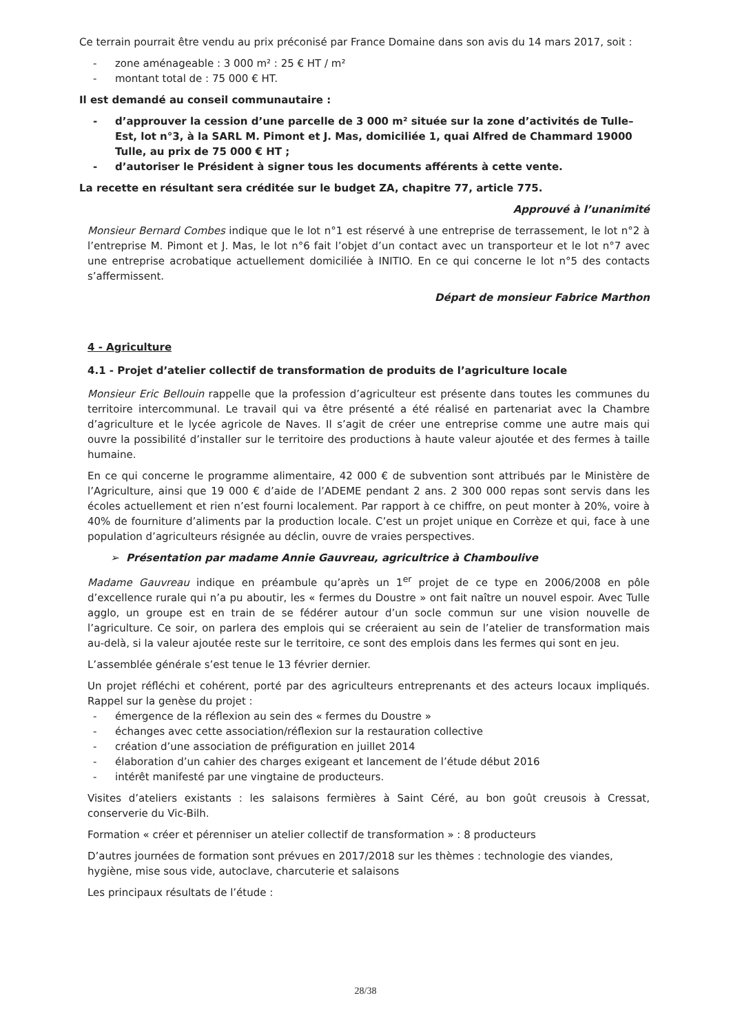Ce terrain pourrait être vendu au prix préconisé par France Domaine dans son avis du 14 mars 2017, soit :
- zone aménageable : 3 000 m² : 25 € HT / m²
- montant total de : 75 000 € HT.
Il est demandé au conseil communautaire :
- d’approuver la cession d’une parcelle de 3 000 m² située sur la zone d’activités de Tulle–Est, lot n°3, à la SARL M. Pimont et J. Mas, domiciliée 1, quai Alfred de Chammard 19000 Tulle, au prix de 75 000 € HT ;
- d’autoriser le Président à signer tous les documents afférents à cette vente.
La recette en résultant sera créditée sur le budget ZA, chapitre 77, article 775.
Approuvé à l’unanimité
Monsieur Bernard Combes indique que le lot n°1 est réservé à une entreprise de terrassement, le lot n°2 à l’entreprise M. Pimont et J. Mas, le lot n°6 fait l’objet d’un contact avec un transporteur et le lot n°7 avec une entreprise acrobatique actuellement domiciliée à INITIO. En ce qui concerne le lot n°5 des contacts s’affermissent.
Départ de monsieur Fabrice Marthon
4 - Agriculture
4.1 - Projet d’atelier collectif de transformation de produits de l’agriculture locale
Monsieur Eric Bellouin rappelle que la profession d’agriculteur est présente dans toutes les communes du territoire intercommunal. Le travail qui va être présenté a été réalisé en partenariat avec la Chambre d’agriculture et le lycée agricole de Naves. Il s’agit de créer une entreprise comme une autre mais qui ouvre la possibilité d’installer sur le territoire des productions à haute valeur ajoutée et des fermes à taille humaine.
En ce qui concerne le programme alimentaire, 42 000 € de subvention sont attribués par le Ministère de l’Agriculture, ainsi que 19 000 € d’aide de l’ADEME pendant 2 ans. 2 300 000 repas sont servis dans les écoles actuellement et rien n’est fourni localement. Par rapport à ce chiffre, on peut monter à 20%, voire à 40% de fourniture d’aliments par la production locale. C’est un projet unique en Corrèze et qui, face à une population d’agriculteurs résignée au déclin, ouvre de vraies perspectives.
➢ Présentation par madame Annie Gauvreau, agricultrice à Chamboulive
Madame Gauvreau indique en préambule qu’après un 1<sup>er</sup> projet de ce type en 2006/2008 en pôle d’excellence rurale qui n’a pu aboutir, les « fermes du Doustre » ont fait naître un nouvel espoir. Avec Tulle agglo, un groupe est en train de se fédérer autour d’un socle commun sur une vision nouvelle de l’agriculture. Ce soir, on parlera des emplois qui se créeraient au sein de l’atelier de transformation mais au-delà, si la valeur ajoutée reste sur le territoire, ce sont des emplois dans les fermes qui sont en jeu.
L’assemblée générale s’est tenue le 13 février dernier.
Un projet réfléchi et cohérent, porté par des agriculteurs entreprenants et des acteurs locaux impliqués. Rappel sur la genèse du projet :
- émergence de la réflexion au sein des « fermes du Doustre »
- échanges avec cette association/réflexion sur la restauration collective
- création d’une association de préfiguration en juillet 2014
- élaboration d’un cahier des charges exigeant et lancement de l’étude début 2016
- intérêt manifesté par une vingtaine de producteurs.
Visites d’ateliers existants : les salaisons fermières à Saint Céré, au bon goût creusois à Cressat, conserverie du Vic-Bilh.
Formation « créer et pérenniser un atelier collectif de transformation » : 8 producteurs
D’autres journées de formation sont prévues en 2017/2018 sur les thèmes : technologie des viandes, hygiène, mise sous vide, autoclave, charcuterie et salaisons
Les principaux résultats de l’étude :
28/38